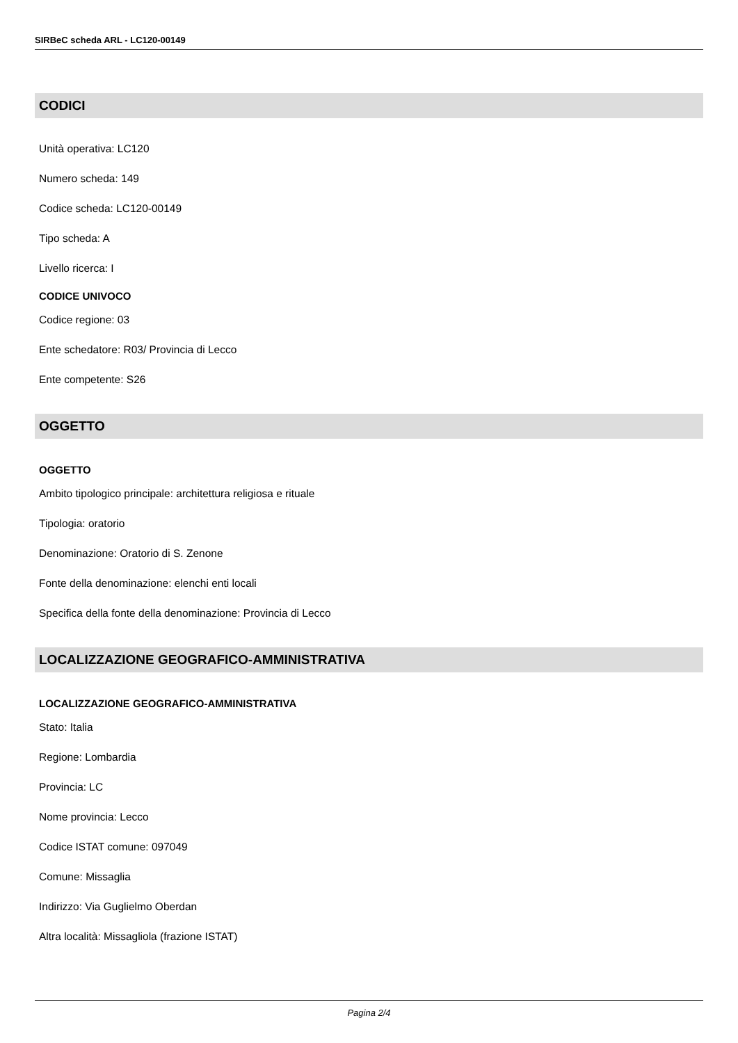SIRBeC scheda ARL - LC120-00149
CODICI
Unità operativa: LC120
Numero scheda: 149
Codice scheda: LC120-00149
Tipo scheda: A
Livello ricerca: I
CODICE UNIVOCO
Codice regione: 03
Ente schedatore: R03/ Provincia di Lecco
Ente competente: S26
OGGETTO
OGGETTO
Ambito tipologico principale: architettura religiosa e rituale
Tipologia: oratorio
Denominazione: Oratorio di S. Zenone
Fonte della denominazione: elenchi enti locali
Specifica della fonte della denominazione: Provincia di Lecco
LOCALIZZAZIONE GEOGRAFICO-AMMINISTRATIVA
LOCALIZZAZIONE GEOGRAFICO-AMMINISTRATIVA
Stato: Italia
Regione: Lombardia
Provincia: LC
Nome provincia: Lecco
Codice ISTAT comune: 097049
Comune: Missaglia
Indirizzo: Via Guglielmo Oberdan
Altra località: Missagliola (frazione ISTAT)
Pagina 2/4